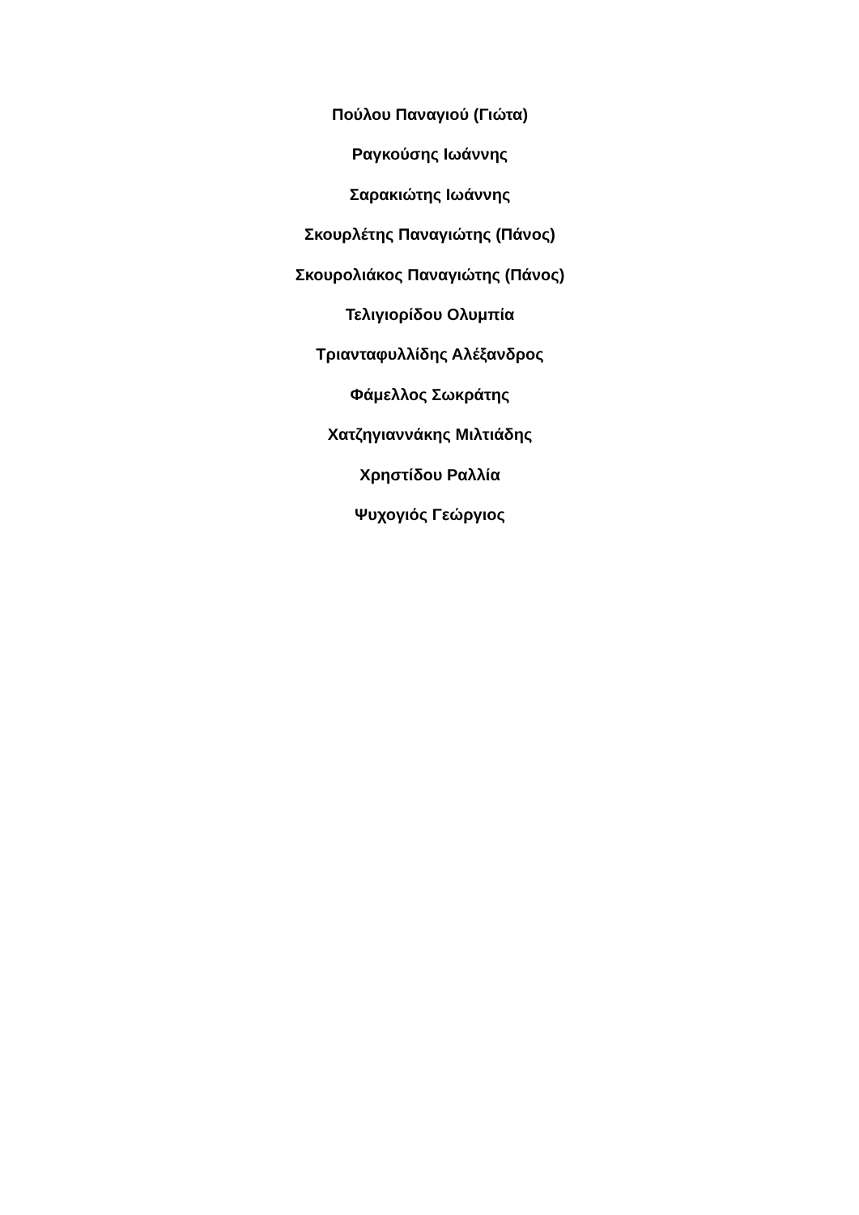Πούλου Παναγιού (Γιώτα)
Ραγκούσης Ιωάννης
Σαρακιώτης Ιωάννης
Σκουρλέτης Παναγιώτης (Πάνος)
Σκουρολιάκος Παναγιώτης (Πάνος)
Τελιγιορίδου Ολυμπία
Τριανταφυλλίδης Αλέξανδρος
Φάμελλος Σωκράτης
Χατζηγιαννάκης Μιλτιάδης
Χρηστίδου Ραλλία
Ψυχογιός Γεώργιος